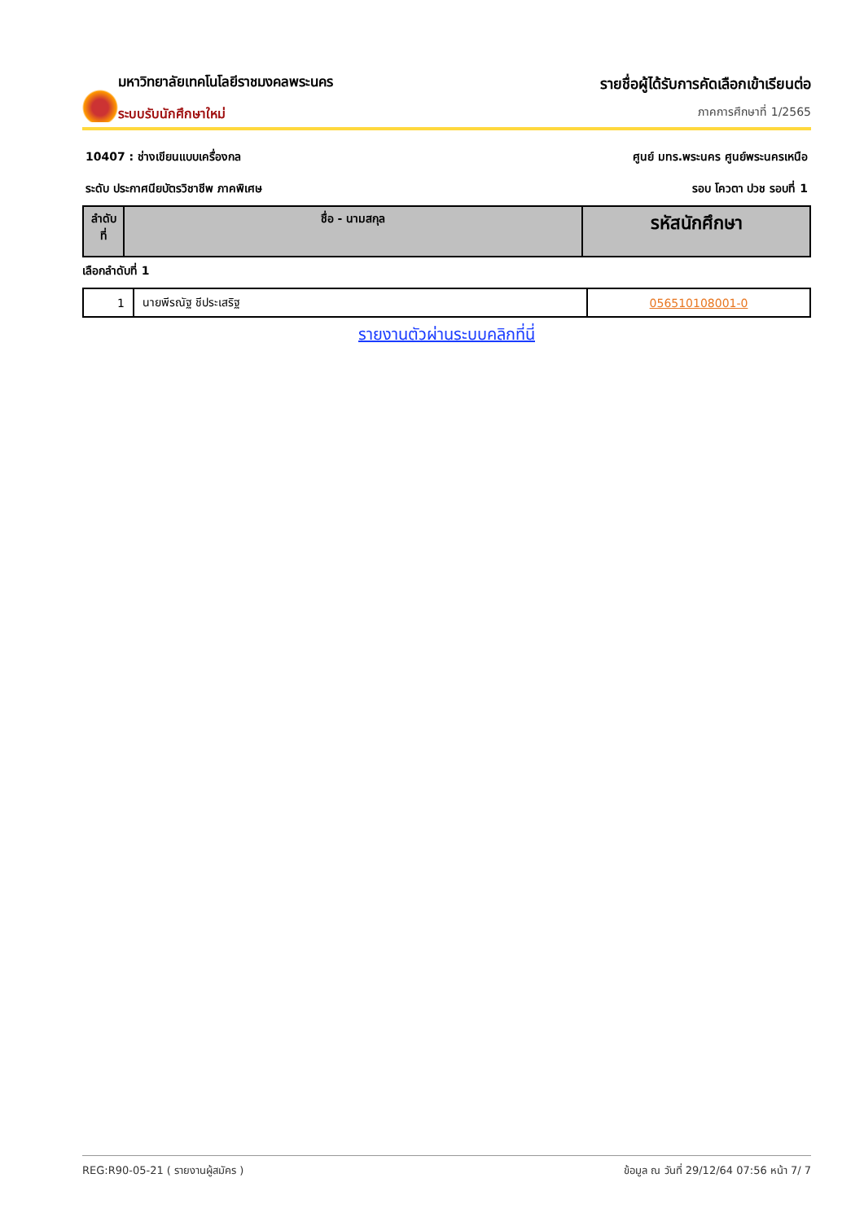มหาวิทยาลัยเทคโนโลยีราชมงคลพระนคร
ระบบรับนักศึกษาใหม่
รายชื่อผู้ได้รับการคัดเลือกเข้าเรียนต่อ
ภาคการศึกษาที่ 1/2565
10407 : ช่างเขียนแบบเครื่องกล ศูนย์ มทร.พระนคร ศูนย์พระนครเหนือ
ระดับ ประกาศนียบัตรวิชาชีพ ภาคพิเศษ รอบ โควตา ปวช รอบที่ 1
| ลำดับ ที่ | ชื่อ - นามสกุล | รหัสนักศึกษา |
| --- | --- | --- |
เลือกลำดับที่ 1
| 1 | นายพีรณัฐ ชีประเสริฐ | 056510108001-0 |
รายงานตัวผ่านระบบคลิกที่นี่
REG:R90-05-21 ( รายงานผู้สมัคร ) ข้อมูล ณ วันที่ 29/12/64 07:56 หน้า 7/ 7